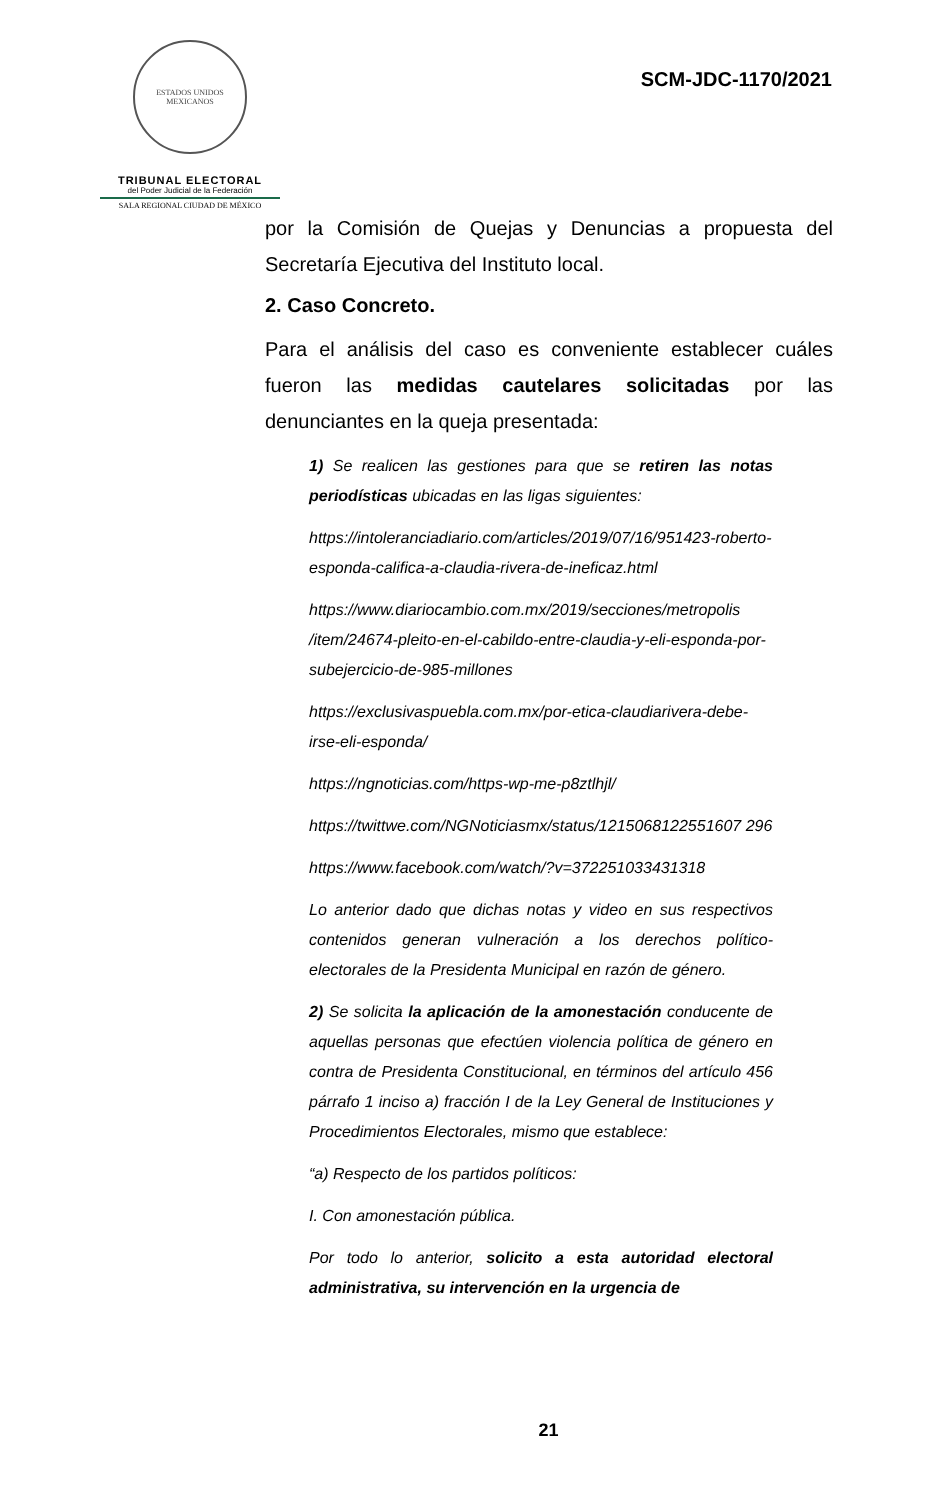ESTADOS UNIDOS MEXICANOS
TRIBUNAL ELECTORAL
del Poder Judicial de la Federación
SALA REGIONAL CIUDAD DE MÉXICO
SCM-JDC-1170/2021
por la Comisión de Quejas y Denuncias a propuesta del Secretaría Ejecutiva del Instituto local.
2. Caso Concreto.
Para el análisis del caso es conveniente establecer cuáles fueron las medidas cautelares solicitadas por las denunciantes en la queja presentada:
1) Se realicen las gestiones para que se retiren las notas periodísticas ubicadas en las ligas siguientes:
https://intoleranciadiario.com/articles/2019/07/16/951423-roberto-esponda-califica-a-claudia-rivera-de-ineficaz.html
https://www.diariocambio.com.mx/2019/secciones/metropolis /item/24674-pleito-en-el-cabildo-entre-claudia-y-eli-esponda-por-subejercicio-de-985-millones
https://exclusivaspuebla.com.mx/por-etica-claudiarivera-debe-irse-eli-esponda/
https://ngnoticias.com/https-wp-me-p8ztlhjl/
https://twittwe.com/NGNoticiasmx/status/1215068122551607 296
https://www.facebook.com/watch/?v=372251033431318
Lo anterior dado que dichas notas y video en sus respectivos contenidos generan vulneración a los derechos político-electorales de la Presidenta Municipal en razón de género.
2) Se solicita la aplicación de la amonestación conducente de aquellas personas que efectúen violencia política de género en contra de Presidenta Constitucional, en términos del artículo 456 párrafo 1 inciso a) fracción I de la Ley General de Instituciones y Procedimientos Electorales, mismo que establece:
“a) Respecto de los partidos políticos:
I. Con amonestación pública.
Por todo lo anterior, solicito a esta autoridad electoral administrativa, su intervención en la urgencia de
21